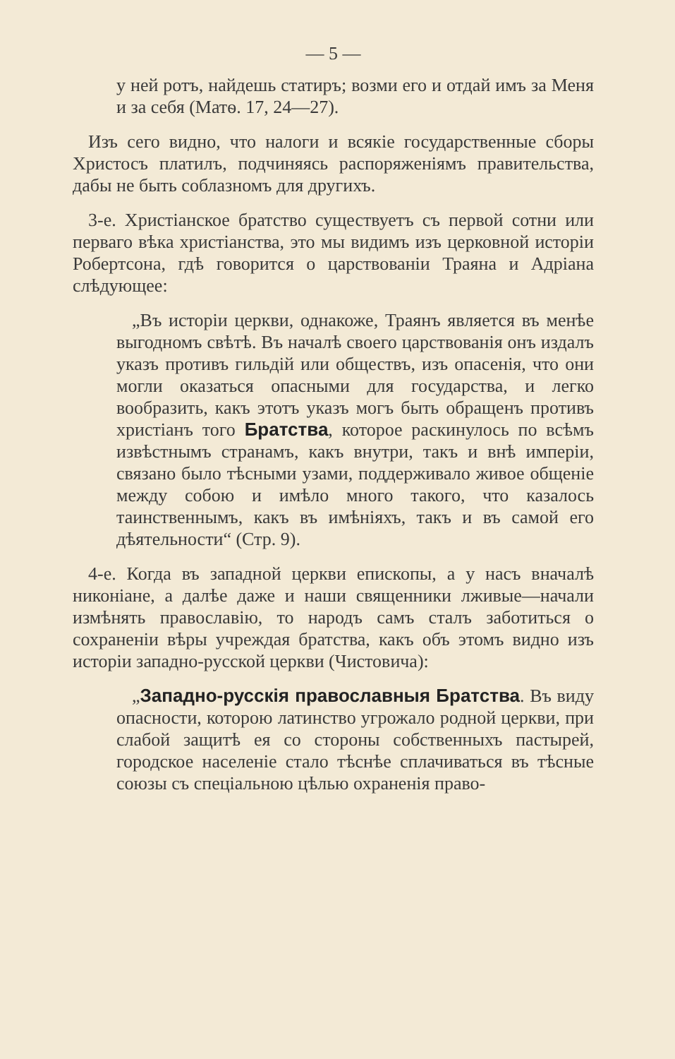— 5 —
у ней ротъ, найдешь статиръ; возми его и отдай имъ за Меня и за себя (Матѳ. 17, 24—27).
Изъ сего видно, что налоги и всякіе государственные сборы Христосъ платилъ, подчиняясь распоряженіямъ правительства, дабы не быть соблазномъ для другихъ.
3-е. Христіанское братство существуетъ съ первой сотни или перваго вѣка христіанства, это мы видимъ изъ церковной исторіи Робертсона, гдѣ говорится о царствованіи Траяна и Адріана слѣдующее:
„Въ исторіи церкви, однакоже, Траянъ является въ менѣе выгодномъ свѣтѣ. Въ началѣ своего царствованія онъ издалъ указъ противъ гильдій или обществъ, изъ опасенія, что они могли оказаться опасными для государства, и легко вообразить, какъ этотъ указъ могъ быть обращенъ противъ христіанъ того Братства, которое раскинулось по всѣмъ извѣстнымъ странамъ, какъ внутри, такъ и внѣ имперіи, связано было тѣсными узами, поддерживало живое общеніе между собою и имѣло много такого, что казалось таинственнымъ, какъ въ имѣніяхъ, такъ и въ самой его дѣятельности“ (Стр. 9).
4-е. Когда въ западной церкви епископы, а у насъ вначалѣ никоніане, а далѣе даже и наши священники лживые—начали измѣнять православію, то народъ самъ сталъ заботиться о сохраненіи вѣры учреждая братства, какъ объ этомъ видно изъ исторіи западно-русской церкви (Чистовича):
„Западно-русскія православныя Братства. Въ виду опасности, которою латинство угрожало родной церкви, при слабой защитѣ ея со стороны собственныхъ пастырей, городское населеніе стало тѣснѣе сплачиваться въ тѣсные союзы съ спеціальною цѣлью охраненія право-